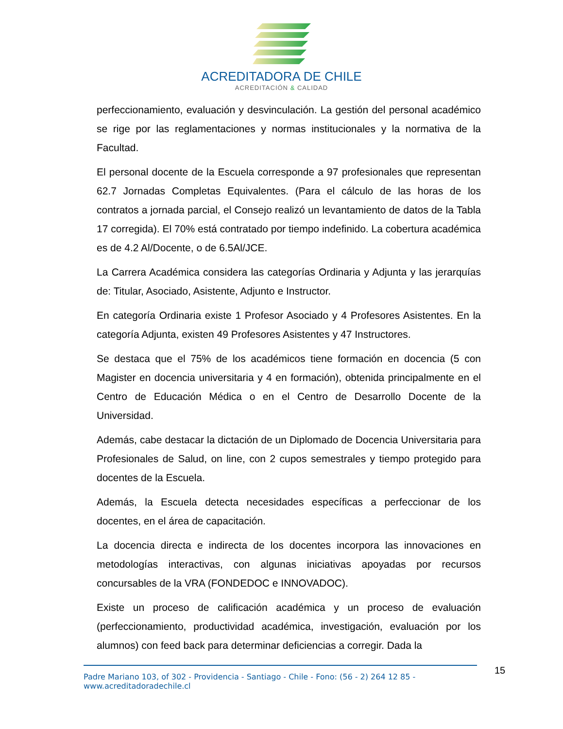ACREDITADORA DE CHILE
ACREDITACIÓN & CALIDAD
perfeccionamiento, evaluación y desvinculación. La gestión del personal académico se rige por las reglamentaciones y normas institucionales y la normativa de la Facultad.
El personal docente de la Escuela corresponde a 97 profesionales que representan 62.7 Jornadas Completas Equivalentes. (Para el cálculo de las horas de los contratos a jornada parcial, el Consejo realizó un levantamiento de datos de la Tabla 17 corregida). El 70% está contratado por tiempo indefinido. La cobertura académica es de 4.2 Al/Docente, o de 6.5Al/JCE.
La Carrera Académica considera las categorías Ordinaria y Adjunta y las jerarquías de: Titular, Asociado, Asistente, Adjunto e Instructor.
En categoría Ordinaria existe 1 Profesor Asociado y 4 Profesores Asistentes. En la categoría Adjunta, existen 49 Profesores Asistentes y 47 Instructores.
Se destaca que el 75% de los académicos tiene formación en docencia (5 con Magister en docencia universitaria y 4 en formación), obtenida principalmente en el Centro de Educación Médica o en el Centro de Desarrollo Docente de la Universidad.
Además, cabe destacar la dictación de un Diplomado de Docencia Universitaria para Profesionales de Salud, on line, con 2 cupos semestrales y tiempo protegido para docentes de la Escuela.
Además, la Escuela detecta necesidades específicas a perfeccionar de los docentes, en el área de capacitación.
La docencia directa e indirecta de los docentes incorpora las innovaciones en metodologías interactivas, con algunas iniciativas apoyadas por recursos concursables de la VRA (FONDEDOC e INNOVADOC).
Existe un proceso de calificación académica y un proceso de evaluación (perfeccionamiento, productividad académica, investigación, evaluación por los alumnos) con feed back para determinar deficiencias a corregir. Dada la
15
Padre Mariano 103, of 302 - Providencia - Santiago - Chile - Fono: (56 - 2) 264 12 85 - www.acreditadoradechile.cl